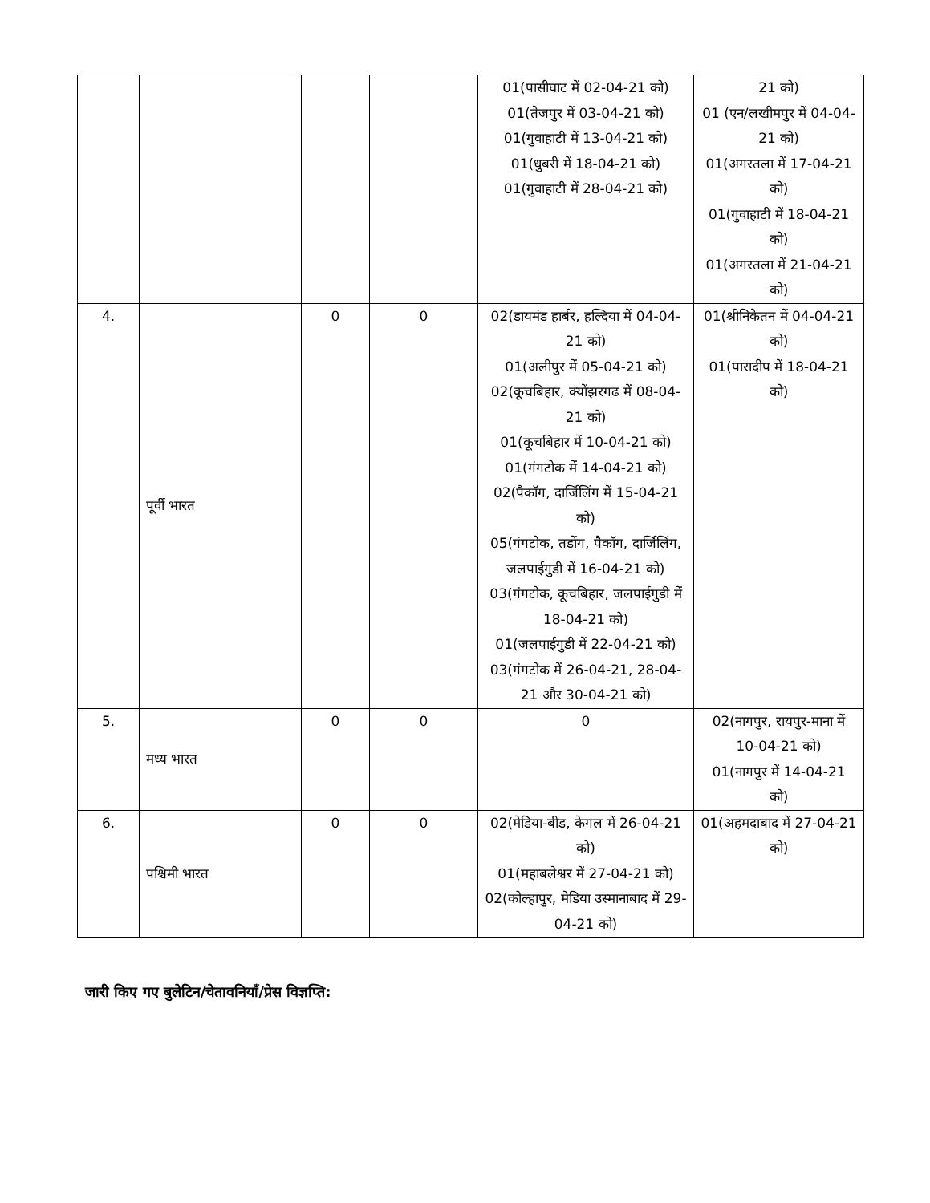| | | | | 01(पासीघाट में 02-04-21 को) 01(तेजपुर में 03-04-21 को) 01(गुवाहाटी में 13-04-21 को) 01(धुबरी में 18-04-21 को) 01(गुवाहाटी में 28-04-21 को) | 21 को) 01 (एन/लखीमपुर में 04-04-21 को) 01(अगरतला में 17-04-21 को) 01(गुवाहाटी में 18-04-21 को) 01(अगरतला में 21-04-21 को) |
| 4. | पूर्वी भारत | 0 | 0 | 02(डायमंड हार्बर, हल्दिया में 04-04-21 को) 01(अलीपुर में 05-04-21 को) 02(कूचबिहार, क्योंझरगढ में 08-04-21 को) 01(कूचबिहार में 10-04-21 को) 01(गंगटोक में 14-04-21 को) 02(पैकॉग, दार्जिलिंग में 15-04-21 को) 05(गंगटोक, तडोंग, पैकॉग, दार्जिलिंग, जलपाईगुडी में 16-04-21 को) 03(गंगटोक, कूचबिहार, जलपाईगुडी में 18-04-21 को) 01(जलपाईगुडी में 22-04-21 को) 03(गंगटोक में 26-04-21, 28-04-21 और 30-04-21 को) | 01(श्रीनिकेतन में 04-04-21 को) 01(पारादीप में 18-04-21 को) |
| 5. | मध्य भारत | 0 | 0 | 0 | 02(नागपुर, रायपुर-माना में 10-04-21 को) 01(नागपुर में 14-04-21 को) |
| 6. | पश्चिमी भारत | 0 | 0 | 02(मेडिया-बीड, केगल में 26-04-21 को) 01(महाबलेश्वर में 27-04-21 को) 02(कोल्हापुर, मेडिया उस्मानाबाद में 29-04-21 को) | 01(अहमदाबाद में 27-04-21 को) |
जारी किए गए बुलेटिन/चेतावनियाँ/प्रेस विज्ञप्ति: